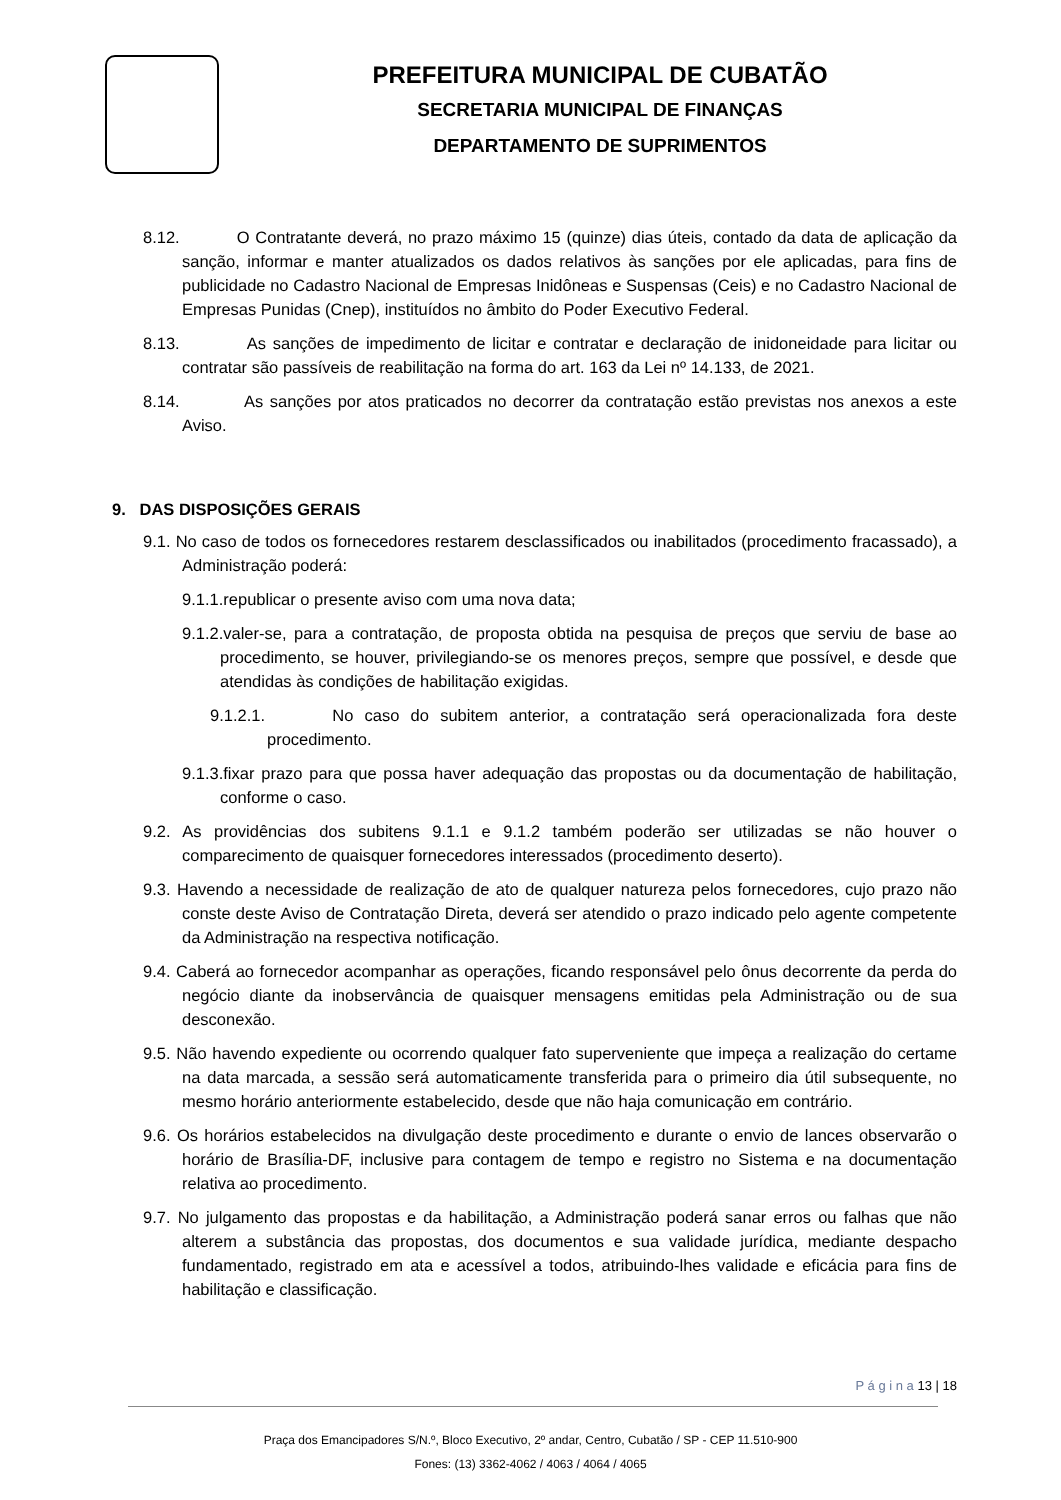PREFEITURA MUNICIPAL DE CUBATÃO
SECRETARIA MUNICIPAL DE FINANÇAS
DEPARTAMENTO DE SUPRIMENTOS
8.12. O Contratante deverá, no prazo máximo 15 (quinze) dias úteis, contado da data de aplicação da sanção, informar e manter atualizados os dados relativos às sanções por ele aplicadas, para fins de publicidade no Cadastro Nacional de Empresas Inidôneas e Suspensas (Ceis) e no Cadastro Nacional de Empresas Punidas (Cnep), instituídos no âmbito do Poder Executivo Federal.
8.13. As sanções de impedimento de licitar e contratar e declaração de inidoneidade para licitar ou contratar são passíveis de reabilitação na forma do art. 163 da Lei nº 14.133, de 2021.
8.14. As sanções por atos praticados no decorrer da contratação estão previstas nos anexos a este Aviso.
9. DAS DISPOSIÇÕES GERAIS
9.1. No caso de todos os fornecedores restarem desclassificados ou inabilitados (procedimento fracassado), a Administração poderá:
9.1.1.republicar o presente aviso com uma nova data;
9.1.2.valer-se, para a contratação, de proposta obtida na pesquisa de preços que serviu de base ao procedimento, se houver, privilegiando-se os menores preços, sempre que possível, e desde que atendidas às condições de habilitação exigidas.
9.1.2.1. No caso do subitem anterior, a contratação será operacionalizada fora deste procedimento.
9.1.3.fixar prazo para que possa haver adequação das propostas ou da documentação de habilitação, conforme o caso.
9.2. As providências dos subitens 9.1.1 e 9.1.2 também poderão ser utilizadas se não houver o comparecimento de quaisquer fornecedores interessados (procedimento deserto).
9.3. Havendo a necessidade de realização de ato de qualquer natureza pelos fornecedores, cujo prazo não conste deste Aviso de Contratação Direta, deverá ser atendido o prazo indicado pelo agente competente da Administração na respectiva notificação.
9.4. Caberá ao fornecedor acompanhar as operações, ficando responsável pelo ônus decorrente da perda do negócio diante da inobservância de quaisquer mensagens emitidas pela Administração ou de sua desconexão.
9.5. Não havendo expediente ou ocorrendo qualquer fato superveniente que impeça a realização do certame na data marcada, a sessão será automaticamente transferida para o primeiro dia útil subsequente, no mesmo horário anteriormente estabelecido, desde que não haja comunicação em contrário.
9.6. Os horários estabelecidos na divulgação deste procedimento e durante o envio de lances observarão o horário de Brasília-DF, inclusive para contagem de tempo e registro no Sistema e na documentação relativa ao procedimento.
9.7. No julgamento das propostas e da habilitação, a Administração poderá sanar erros ou falhas que não alterem a substância das propostas, dos documentos e sua validade jurídica, mediante despacho fundamentado, registrado em ata e acessível a todos, atribuindo-lhes validade e eficácia para fins de habilitação e classificação.
P á g i n a 13 | 18
Praça dos Emancipadores S/N.º, Bloco Executivo, 2º andar, Centro, Cubatão / SP - CEP 11.510-900
Fones: (13) 3362-4062 / 4063 / 4064 / 4065